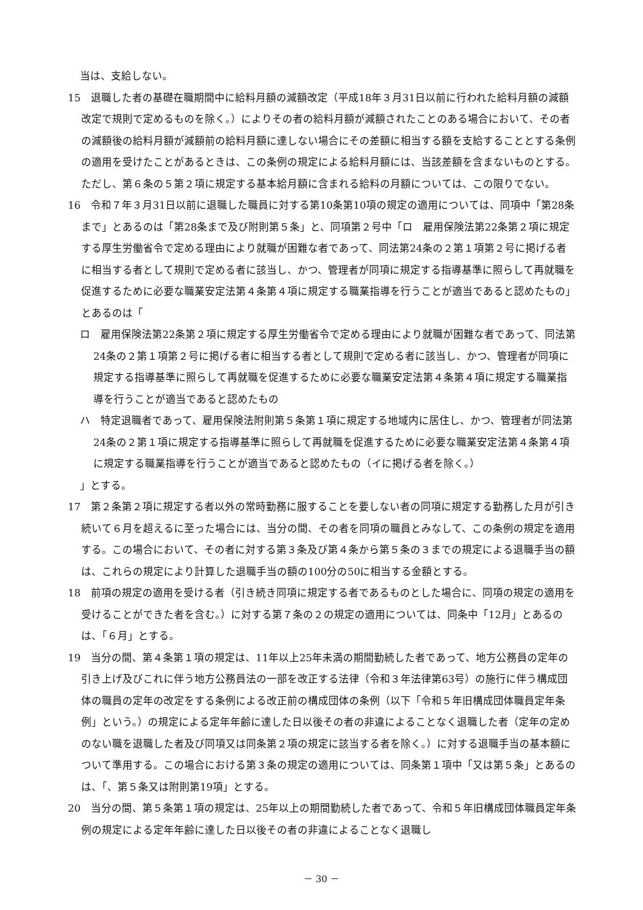当は、支給しない。
15　退職した者の基礎在職期間中に給料月額の減額改定（平成18年３月31日以前に行われた給料月額の減額改定で規則で定めるものを除く。）によりその者の給料月額が減額されたことのある場合において、その者の減額後の給料月額が減額前の給料月額に達しない場合にその差額に相当する額を支給することとする条例の適用を受けたことがあるときは、この条例の規定による給料月額には、当該差額を含まないものとする。ただし、第６条の５第２項に規定する基本給月額に含まれる給料の月額については、この限りでない。
16　令和７年３月31日以前に退職した職員に対する第10条第10項の規定の適用については、同項中「第28条まで」とあるのは「第28条まで及び附則第５条」と、同項第２号中「ロ　雇用保険法第22条第２項に規定する厚生労働省令で定める理由により就職が困難な者であって、同法第24条の２第１項第２号に掲げる者に相当する者として規則で定める者に該当し、かつ、管理者が同項に規定する指導基準に照らして再就職を促進するために必要な職業安定法第４条第４項に規定する職業指導を行うことが適当であると認めたもの」とあるのは「
ロ　雇用保険法第22条第２項に規定する厚生労働省令で定める理由により就職が困難な者であって、同法第24条の２第１項第２号に掲げる者に相当する者として規則で定める者に該当し、かつ、管理者が同項に規定する指導基準に照らして再就職を促進するために必要な職業安定法第４条第４項に規定する職業指導を行うことが適当であると認めたもの
ハ　特定退職者であって、雇用保険法附則第５条第１項に規定する地域内に居住し、かつ、管理者が同法第24条の２第１項に規定する指導基準に照らして再就職を促進するために必要な職業安定法第４条第４項に規定する職業指導を行うことが適当であると認めたもの（イに掲げる者を除く。）
」とする。
17　第２条第２項に規定する者以外の常時勤務に服することを要しない者の同項に規定する勤務した月が引き続いて６月を超えるに至った場合には、当分の間、その者を同項の職員とみなして、この条例の規定を適用する。この場合において、その者に対する第３条及び第４条から第５条の３までの規定による退職手当の額は、これらの規定により計算した退職手当の額の100分の50に相当する金額とする。
18　前項の規定の適用を受ける者（引き続き同項に規定する者であるものとした場合に、同項の規定の適用を受けることができた者を含む。）に対する第７条の２の規定の適用については、同条中「12月」とあるのは、「６月」とする。
19　当分の間、第４条第１項の規定は、11年以上25年未満の期間勤続した者であって、地方公務員の定年の引き上げ及びこれに伴う地方公務員法の一部を改正する法律（令和３年法律第63号）の施行に伴う構成団体の職員の定年の改定をする条例による改正前の構成団体の条例（以下「令和５年旧構成団体職員定年条例」という。）の規定による定年年齢に達した日以後その者の非違によることなく退職した者（定年の定めのない職を退職した者及び同項又は同条第２項の規定に該当する者を除く。）に対する退職手当の基本額について準用する。この場合における第３条の規定の適用については、同条第１項中「又は第５条」とあるのは、「、第５条又は附則第19項」とする。
20　当分の間、第５条第１項の規定は、25年以上の期間勤続した者であって、令和５年旧構成団体職員定年条例の規定による定年年齢に達した日以後その者の非違によることなく退職し
－ 30 －